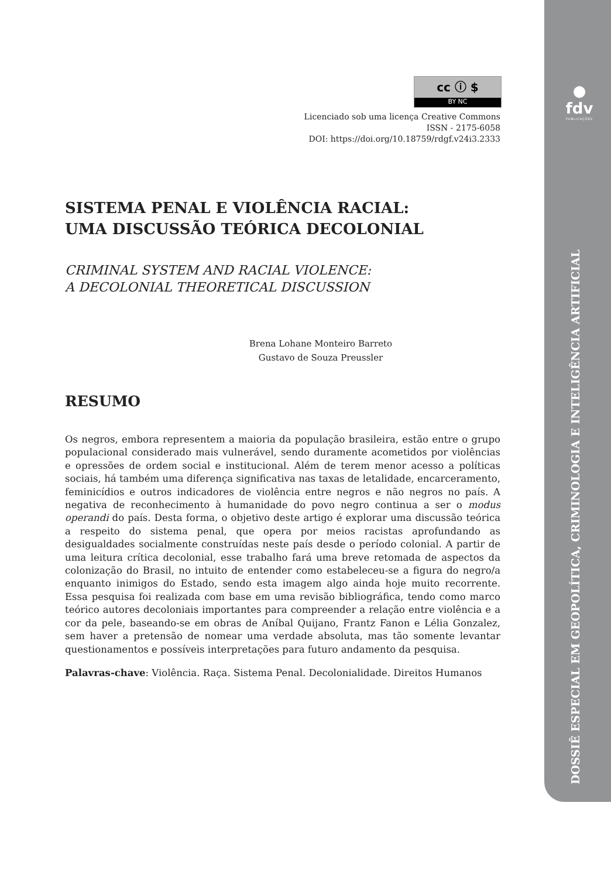●
fdv
PUBLICAÇÕES
DOSSIÊ ESPECIAL EM GEOPOLÍTICA, CRIMINOLOGIA E INTELIGÊNCIA ARTIFICIAL
cc ⓘ $
BY NC
Licenciado sob uma licença Creative Commons
ISSN - 2175-6058
DOI: https://doi.org/10.18759/rdgf.v24i3.2333
SISTEMA PENAL E VIOLÊNCIA RACIAL:
UMA DISCUSSÃO TEÓRICA DECOLONIAL
CRIMINAL SYSTEM AND RACIAL VIOLENCE:
A DECOLONIAL THEORETICAL DISCUSSION
Brena Lohane Monteiro Barreto
Gustavo de Souza Preussler
RESUMO
Os negros, embora representem a maioria da população brasileira, estão entre o grupo populacional considerado mais vulnerável, sendo duramente acometidos por violências e opressões de ordem social e institucional. Além de terem menor acesso a políticas sociais, há também uma diferença significativa nas taxas de letalidade, encarceramento, feminicídios e outros indicadores de violência entre negros e não negros no país. A negativa de reconhecimento à humanidade do povo negro continua a ser o modus operandi do país. Desta forma, o objetivo deste artigo é explorar uma discussão teórica a respeito do sistema penal, que opera por meios racistas aprofundando as desigualdades socialmente construídas neste país desde o período colonial. A partir de uma leitura crítica decolonial, esse trabalho fará uma breve retomada de aspectos da colonização do Brasil, no intuito de entender como estabeleceu-se a figura do negro/a enquanto inimigos do Estado, sendo esta imagem algo ainda hoje muito recorrente. Essa pesquisa foi realizada com base em uma revisão bibliográfica, tendo como marco teórico autores decoloniais importantes para compreender a relação entre violência e a cor da pele, baseando-se em obras de Aníbal Quijano, Frantz Fanon e Lélia Gonzalez, sem haver a pretensão de nomear uma verdade absoluta, mas tão somente levantar questionamentos e possíveis interpretações para futuro andamento da pesquisa.
Palavras-chave: Violência. Raça. Sistema Penal. Decolonialidade. Direitos Humanos